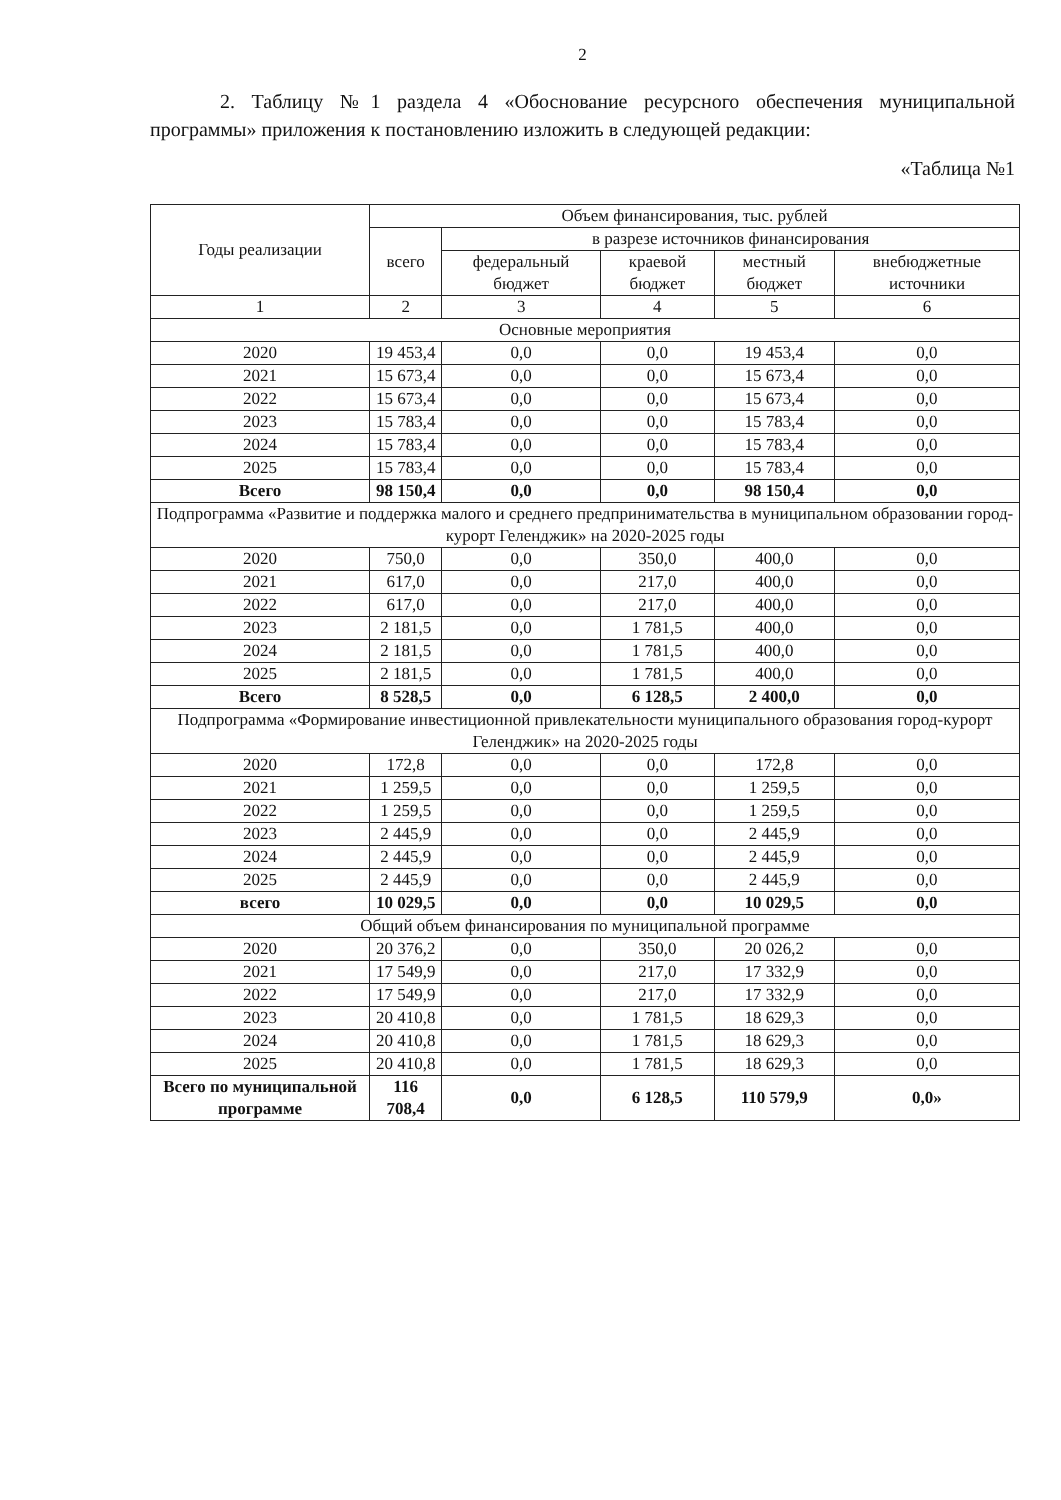2
2. Таблицу №1 раздела 4 «Обоснование ресурсного обеспечения муниципальной программы» приложения к постановлению изложить в следующей редакции:
«Таблица №1
| Годы реализации | Объем финансирования, тыс. рублей | | | | |
| --- | --- | --- | --- | --- | --- |
| | всего | в разрезе источников финансирования | | | |
| | | федеральный бюджет | краевой бюджет | местный бюджет | внебюджетные источники |
| 1 | 2 | 3 | 4 | 5 | 6 |
| Основные мероприятия | | | | | |
| 2020 | 19 453,4 | 0,0 | 0,0 | 19 453,4 | 0,0 |
| 2021 | 15 673,4 | 0,0 | 0,0 | 15 673,4 | 0,0 |
| 2022 | 15 673,4 | 0,0 | 0,0 | 15 673,4 | 0,0 |
| 2023 | 15 783,4 | 0,0 | 0,0 | 15 783,4 | 0,0 |
| 2024 | 15 783,4 | 0,0 | 0,0 | 15 783,4 | 0,0 |
| 2025 | 15 783,4 | 0,0 | 0,0 | 15 783,4 | 0,0 |
| Всего | 98 150,4 | 0,0 | 0,0 | 98 150,4 | 0,0 |
| Подпрограмма «Развитие и поддержка малого и среднего предпринимательства в муниципальном образовании город-курорт Геленджик» на 2020-2025 годы | | | | | |
| 2020 | 750,0 | 0,0 | 350,0 | 400,0 | 0,0 |
| 2021 | 617,0 | 0,0 | 217,0 | 400,0 | 0,0 |
| 2022 | 617,0 | 0,0 | 217,0 | 400,0 | 0,0 |
| 2023 | 2 181,5 | 0,0 | 1 781,5 | 400,0 | 0,0 |
| 2024 | 2 181,5 | 0,0 | 1 781,5 | 400,0 | 0,0 |
| 2025 | 2 181,5 | 0,0 | 1 781,5 | 400,0 | 0,0 |
| Всего | 8 528,5 | 0,0 | 6 128,5 | 2 400,0 | 0,0 |
| Подпрограмма «Формирование инвестиционной привлекательности муниципального образования город-курорт Геленджик» на 2020-2025 годы | | | | | |
| 2020 | 172,8 | 0,0 | 0,0 | 172,8 | 0,0 |
| 2021 | 1 259,5 | 0,0 | 0,0 | 1 259,5 | 0,0 |
| 2022 | 1 259,5 | 0,0 | 0,0 | 1 259,5 | 0,0 |
| 2023 | 2 445,9 | 0,0 | 0,0 | 2 445,9 | 0,0 |
| 2024 | 2 445,9 | 0,0 | 0,0 | 2 445,9 | 0,0 |
| 2025 | 2 445,9 | 0,0 | 0,0 | 2 445,9 | 0,0 |
| всего | 10 029,5 | 0,0 | 0,0 | 10 029,5 | 0,0 |
| Общий объем финансирования по муниципальной программе | | | | | |
| 2020 | 20 376,2 | 0,0 | 350,0 | 20 026,2 | 0,0 |
| 2021 | 17 549,9 | 0,0 | 217,0 | 17 332,9 | 0,0 |
| 2022 | 17 549,9 | 0,0 | 217,0 | 17 332,9 | 0,0 |
| 2023 | 20 410,8 | 0,0 | 1 781,5 | 18 629,3 | 0,0 |
| 2024 | 20 410,8 | 0,0 | 1 781,5 | 18 629,3 | 0,0 |
| 2025 | 20 410,8 | 0,0 | 1 781,5 | 18 629,3 | 0,0 |
| Всего по муниципальной программе | 116 708,4 | 0,0 | 6 128,5 | 110 579,9 | 0,0» |